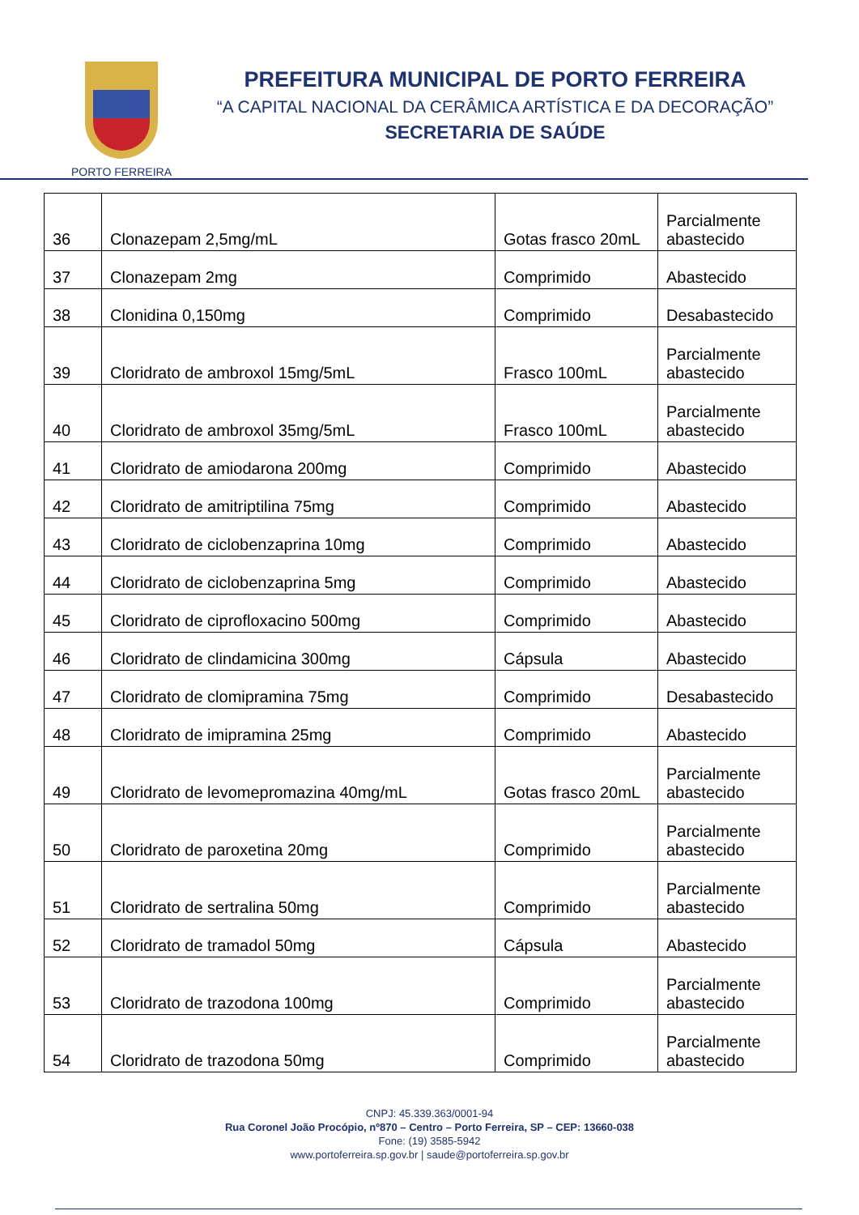PORTO FERREIRA
PREFEITURA MUNICIPAL DE PORTO FERREIRA
“A CAPITAL NACIONAL DA CERÂMICA ARTÍSTICA E DA DECORAÇÃO”
SECRETARIA DE SAÚDE
| 36 | Clonazepam 2,5mg/mL | Gotas frasco 20mL | Parcialmente abastecido |
| 37 | Clonazepam 2mg | Comprimido | Abastecido |
| 38 | Clonidina 0,150mg | Comprimido | Desabastecido |
| 39 | Cloridrato de ambroxol 15mg/5mL | Frasco 100mL | Parcialmente abastecido |
| 40 | Cloridrato de ambroxol 35mg/5mL | Frasco 100mL | Parcialmente abastecido |
| 41 | Cloridrato de amiodarona 200mg | Comprimido | Abastecido |
| 42 | Cloridrato de amitriptilina 75mg | Comprimido | Abastecido |
| 43 | Cloridrato de ciclobenzaprina 10mg | Comprimido | Abastecido |
| 44 | Cloridrato de ciclobenzaprina 5mg | Comprimido | Abastecido |
| 45 | Cloridrato de ciprofloxacino 500mg | Comprimido | Abastecido |
| 46 | Cloridrato de clindamicina 300mg | Cápsula | Abastecido |
| 47 | Cloridrato de clomipramina 75mg | Comprimido | Desabastecido |
| 48 | Cloridrato de imipramina 25mg | Comprimido | Abastecido |
| 49 | Cloridrato de levomepromazina 40mg/mL | Gotas frasco 20mL | Parcialmente abastecido |
| 50 | Cloridrato de paroxetina 20mg | Comprimido | Parcialmente abastecido |
| 51 | Cloridrato de sertralina 50mg | Comprimido | Parcialmente abastecido |
| 52 | Cloridrato de tramadol 50mg | Cápsula | Abastecido |
| 53 | Cloridrato de trazodona 100mg | Comprimido | Parcialmente abastecido |
| 54 | Cloridrato de trazodona 50mg | Comprimido | Parcialmente abastecido |
CNPJ: 45.339.363/0001-94
Rua Coronel João Procópio, nº870 – Centro – Porto Ferreira, SP – CEP: 13660-038
Fone: (19) 3585-5942
www.portoferreira.sp.gov.br | saude@portoferreira.sp.gov.br